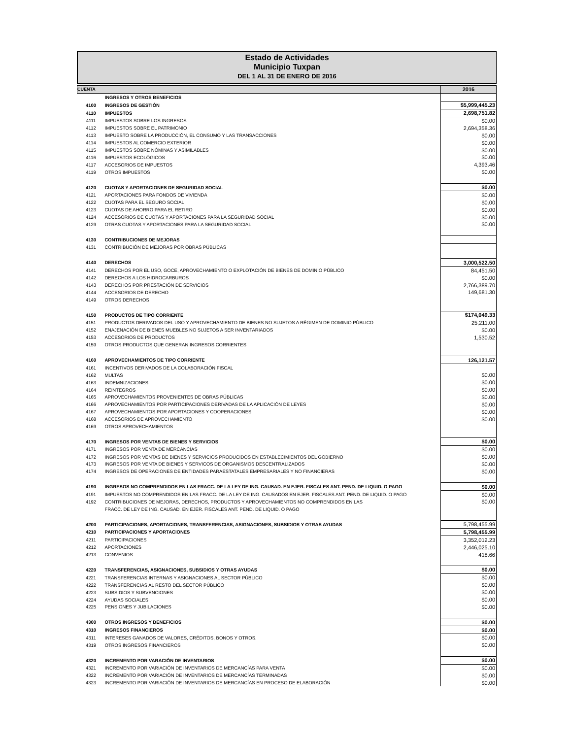Estado de Actividades
Municipio Tuxpan
DEL 1 AL 31 DE ENERO DE 2016
| CUENTA | | 2016 |
| --- | --- | --- |
| | INGRESOS Y OTROS BENEFICIOS | |
| 4100 | INGRESOS DE GESTIÓN | $5,999,445.23 |
| 4110 | IMPUESTOS | 2,698,751.82 |
| 4111 | IMPUESTOS SOBRE LOS INGRESOS | $0.00 |
| 4112 | IMPUESTOS SOBRE EL PATRIMONIO | 2,694,358.36 |
| 4113 | IMPUESTO SOBRE LA PRODUCCIÓN, EL CONSUMO Y LAS TRANSACCIONES | $0.00 |
| 4114 | IMPUESTOS AL COMERCIO EXTERIOR | $0.00 |
| 4115 | IMPUESTOS SOBRE NÓMINAS Y ASIMILABLES | $0.00 |
| 4116 | IMPUESTOS ECOLÓGICOS | $0.00 |
| 4117 | ACCESORIOS DE IMPUESTOS | 4,393.46 |
| 4119 | OTROS IMPUESTOS | $0.00 |
| 4120 | CUOTAS Y APORTACIONES DE SEGURIDAD SOCIAL | $0.00 |
| 4121 | APORTACIONES PARA FONDOS DE VIVIENDA | $0.00 |
| 4122 | CUOTAS PARA EL SEGURO SOCIAL | $0.00 |
| 4123 | CUOTAS DE AHORRO PARA EL RETIRO | $0.00 |
| 4124 | ACCESORIOS DE CUOTAS Y APORTACIONES PARA LA SEGURIDAD SOCIAL | $0.00 |
| 4129 | OTRAS CUOTAS Y APORTACIONES PARA LA SEGURIDAD SOCIAL | $0.00 |
| 4130 | CONTRIBUCIONES DE MEJORAS | |
| 4131 | CONTRIBUCIÓN DE MEJORAS POR OBRAS PÚBLICAS | |
| 4140 | DERECHOS | 3,000,522.50 |
| 4141 | DERECHOS POR EL USO, GOCE, APROVECHAMIENTO O EXPLOTACIÓN DE BIENES DE DOMINIO PÚBLICO | 84,451.50 |
| 4142 | DERECHOS A LOS HIDROCARBUROS | $0.00 |
| 4143 | DERECHOS POR PRESTACIÓN DE SERVICIOS | 2,766,389.70 |
| 4144 | ACCESORIOS DE DERECHO | 149,681.30 |
| 4149 | OTROS DERECHOS | |
| 4150 | PRODUCTOS DE TIPO CORRIENTE | $174,049.33 |
| 4151 | PRODUCTOS DERIVADOS DEL USO Y APROVECHAMIENTO DE BIENES NO SUJETOS A RÉGIMEN DE DOMINIO PÚBLICO | 25,211.00 |
| 4152 | ENAJENACIÓN DE BIENES MUEBLES NO SUJETOS A SER INVENTARIADOS | $0.00 |
| 4153 | ACCESORIOS DE PRODUCTOS | 1,530.52 |
| 4159 | OTROS PRODUCTOS QUE GENERAN INGRESOS CORRIENTES | |
| 4160 | APROVECHAMIENTOS DE TIPO CORRIENTE | 126,121.57 |
| 4161 | INCENTIVOS DERIVADOS DE LA COLABORACIÓN FISCAL | |
| 4162 | MULTAS | $0.00 |
| 4163 | INDEMNIZACIONES | $0.00 |
| 4164 | REINTEGROS | $0.00 |
| 4165 | APROVECHAMIENTOS PROVENIENTES DE OBRAS PÚBLICAS | $0.00 |
| 4166 | APROVECHAMIENTOS POR PARTICIPACIONES DERIVADAS DE LA APLICACIÓN DE LEYES | $0.00 |
| 4167 | APROVECHAMIENTOS POR APORTACIONES Y COOPERACIONES | $0.00 |
| 4168 | ACCESORIOS DE APROVECHAMIENTO | $0.00 |
| 4169 | OTROS APROVECHAMIENTOS | |
| 4170 | INGRESOS POR VENTAS DE BIENES Y SERVICIOS | $0.00 |
| 4171 | INGRESOS POR VENTA DE MERCANCÍAS | $0.00 |
| 4172 | INGRESOS POR VENTAS DE BIENES Y SERVICIOS PRODUCIDOS EN ESTABLECIMIENTOS DEL GOBIERNO | $0.00 |
| 4173 | INGRESOS POR VENTA DE BIENES Y SERVICOS DE ORGANISMOS DESCENTRALIZADOS | $0.00 |
| 4174 | INGRESOS DE OPERACIONES DE ENTIDADES PARAESTATALES EMPRESARIALES Y NO FINANCIERAS | $0.00 |
| 4190 | INGRESOS NO COMPRENDIDOS EN LAS FRACC. DE LA LEY DE ING. CAUSAD. EN EJER. FISCALES ANT. PEND. DE LIQUID. O PAGO | $0.00 |
| 4191 | IMPUESTOS NO COMPRENDIDOS EN LAS FRACC. DE LA LEY DE ING. CAUSADOS EN EJER. FISCALES ANT. PEND. DE LIQUID. O PAGO | $0.00 |
| 4192 | CONTRIBUCIONES DE MEJORAS, DERECHOS, PRODUCTOS Y APROVECHAMIENTOS NO COMPRENDIDOS EN LAS | $0.00 |
| | FRACC. DE LEY DE ING. CAUSAD. EN EJER. FISCALES ANT. PEND. DE LIQUID. O PAGO | |
| 4200 | PARTICIPACIONES, APORTACIONES, TRANSFERENCIAS, ASIGNACIONES, SUBSIDIOS Y OTRAS AYUDAS | 5,798,455.99 |
| 4210 | PARTICIPACIONES Y APORTACIONES | 5,798,455.99 |
| 4211 | PARTICIPACIONES | 3,352,012.23 |
| 4212 | APORTACIONES | 2,446,025.10 |
| 4213 | CONVENIOS | 418.66 |
| 4220 | TRANSFERENCIAS, ASIGNACIONES, SUBSIDIOS Y OTRAS AYUDAS | $0.00 |
| 4221 | TRANSFERENCIAS INTERNAS Y ASIGNACIONES AL SECTOR PÚBLICO | $0.00 |
| 4222 | TRANSFERENCIAS AL RESTO DEL SECTOR PÚBLICO | $0.00 |
| 4223 | SUBSIDIOS Y SUBVENCIONES | $0.00 |
| 4224 | AYUDAS SOCIALES | $0.00 |
| 4225 | PENSIONES Y JUBILACIONES | $0.00 |
| 4300 | OTROS INGRESOS Y BENEFICIOS | $0.00 |
| 4310 | INGRESOS FINANCIEROS | $0.00 |
| 4311 | INTERESES GANADOS DE VALORES, CRÉDITOS, BONOS Y OTROS. | $0.00 |
| 4319 | OTROS INGRESOS FINANCIEROS | $0.00 |
| 4320 | INCREMENTO POR VARACIÓN DE INVENTARIOS | $0.00 |
| 4321 | INCREMENTO POR VARIACIÓN DE INVENTARIOS DE MERCANCÍAS PARA VENTA | $0.00 |
| 4322 | INCREMENTO POR VARIACIÓN DE INVENTARIOS DE MERCANCÍAS TERMINADAS | $0.00 |
| 4323 | INCREMENTO POR VARIACIÓN DE INVENTARIOS DE MERCANCÍAS EN PROCESO DE ELABORACIÓN | $0.00 |